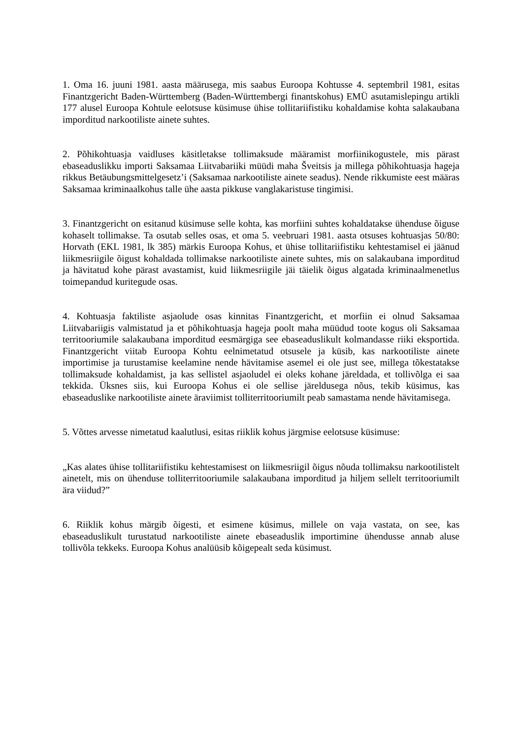1. Oma 16. juuni 1981. aasta määrusega, mis saabus Euroopa Kohtusse 4. septembril 1981, esitas Finantzgericht Baden-Württemberg (Baden-Württembergi finantskohus) EMÜ asutamislepingu artikli 177 alusel Euroopa Kohtule eelotsuse küsimuse ühise tollitariifistiku kohaldamise kohta salakaubana imporditud narkootiliste ainete suhtes.
2. Põhikohtuasja vaidluses käsitletakse tollimaksude määramist morfiinikogustele, mis pärast ebaseaduslikku importi Saksamaa Liitvabariiki müüdi maha Šveitsis ja millega põhikohtuasja hageja rikkus Betäubungsmittelgesetz’i (Saksamaa narkootiliste ainete seadus). Nende rikkumiste eest määras Saksamaa kriminaalkohus talle ühe aasta pikkuse vanglakaristuse tingimisi.
3. Finantzgericht on esitanud küsimuse selle kohta, kas morfiini suhtes kohaldatakse ühenduse õiguse kohaselt tollimakse. Ta osutab selles osas, et oma 5. veebruari 1981. aasta otsuses kohtuasjas 50/80: Horvath (EKL 1981, lk 385) märkis Euroopa Kohus, et ühise tollitariifistiku kehtestamisel ei jäänud liikmesriigile õigust kohaldada tollimakse narkootiliste ainete suhtes, mis on salakaubana imporditud ja hävitatud kohe pärast avastamist, kuid liikmesriigile jäi täielik õigus algatada kriminaalmenetlus toimepandud kuritegude osas.
4. Kohtuasja faktiliste asjaolude osas kinnitas Finantzgericht, et morfiin ei olnud Saksamaa Liitvabariigis valmistatud ja et põhikohtuasja hageja poolt maha müüdud toote kogus oli Saksamaa territooriumile salakaubana imporditud eesmärgiga see ebaseaduslikult kolmandasse riiki eksportida. Finantzgericht viitab Euroopa Kohtu eelnimetatud otsusele ja küsib, kas narkootiliste ainete importimise ja turustamise keelamine nende hävitamise asemel ei ole just see, millega tõkestatakse tollimaksude kohaldamist, ja kas sellistel asjaoludel ei oleks kohane järeldada, et tollivõlga ei saa tekkida. Üksnes siis, kui Euroopa Kohus ei ole sellise järeldusega nõus, tekib küsimus, kas ebaseaduslike narkootiliste ainete äraviimist tolliterritooriumilt peab samastama nende hävitamisega.
5. Võttes arvesse nimetatud kaalutlusi, esitas riiklik kohus järgmise eelotsuse küsimuse:
„Kas alates ühise tollitariifistiku kehtestamisest on liikmesriigil õigus nõuda tollimaksu narkootilistelt ainetelt, mis on ühenduse tolliterritooriumile salakaubana imporditud ja hiljem sellelt territooriumilt ära viidud?”
6. Riiklik kohus märgib õigesti, et esimene küsimus, millele on vaja vastata, on see, kas ebaseaduslikult turustatud narkootiliste ainete ebaseaduslik importimine ühendusse annab aluse tollivõla tekkeks. Euroopa Kohus analüüsib kõigepealt seda küsimust.